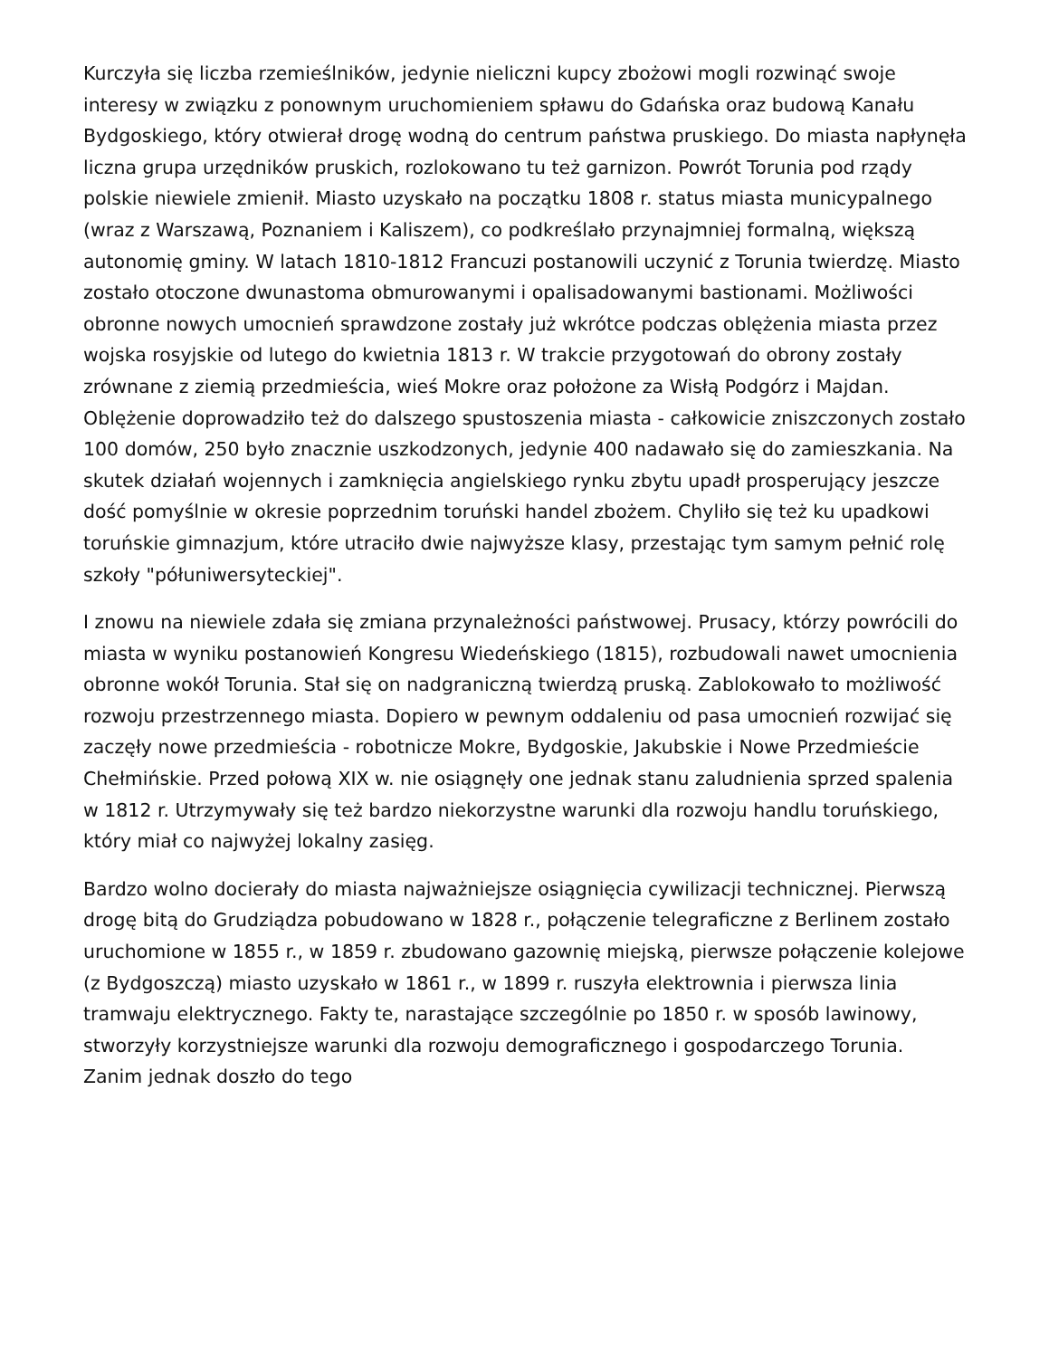Kurczyła się liczba rzemieślników, jedynie nieliczni kupcy zbożowi mogli rozwinąć swoje interesy w związku z ponownym uruchomieniem spławu do Gdańska oraz budową Kanału Bydgoskiego, który otwierał drogę wodną do centrum państwa pruskiego. Do miasta napłynęła liczna grupa urzędników pruskich, rozlokowano tu też garnizon. Powrót Torunia pod rządy polskie niewiele zmienił. Miasto uzyskało na początku 1808 r. status miasta municypalnego (wraz z Warszawą, Poznaniem i Kaliszem), co podkreślało przynajmniej formalną, większą autonomię gminy. W latach 1810-1812 Francuzi postanowili uczynić z Torunia twierdzę. Miasto zostało otoczone dwunastoma obmurowanymi i opalisadowanymi bastionami. Możliwości obronne nowych umocnień sprawdzone zostały już wkrótce podczas oblężenia miasta przez wojska rosyjskie od lutego do kwietnia 1813 r. W trakcie przygotowań do obrony zostały zrównane z ziemią przedmieścia, wieś Mokre oraz położone za Wisłą Podgórz i Majdan. Oblężenie doprowadziło też do dalszego spustoszenia miasta - całkowicie zniszczonych zostało 100 domów, 250 było znacznie uszkodzonych, jedynie 400 nadawało się do zamieszkania. Na skutek działań wojennych i zamknięcia angielskiego rynku zbytu upadł prosperujący jeszcze dość pomyślnie w okresie poprzednim toruński handel zbożem. Chyliło się też ku upadkowi toruńskie gimnazjum, które utraciło dwie najwyższe klasy, przestając tym samym pełnić rolę szkoły "półuniwersyteckiej".
I znowu na niewiele zdała się zmiana przynależności państwowej. Prusacy, którzy powrócili do miasta w wyniku postanowień Kongresu Wiedeńskiego (1815), rozbudowali nawet umocnienia obronne wokół Torunia. Stał się on nadgraniczną twierdzą pruską. Zablokowało to możliwość rozwoju przestrzennego miasta. Dopiero w pewnym oddaleniu od pasa umocnień rozwijać się zaczęły nowe przedmieścia - robotnicze Mokre, Bydgoskie, Jakubskie i Nowe Przedmieście Chełmińskie. Przed połową XIX w. nie osiągnęły one jednak stanu zaludnienia sprzed spalenia w 1812 r. Utrzymywały się też bardzo niekorzystne warunki dla rozwoju handlu toruńskiego, który miał co najwyżej lokalny zasięg.
Bardzo wolno docierały do miasta najważniejsze osiągnięcia cywilizacji technicznej. Pierwszą drogę bitą do Grudziądza pobudowano w 1828 r., połączenie telegraficzne z Berlinem zostało uruchomione w 1855 r., w 1859 r. zbudowano gazownię miejską, pierwsze połączenie kolejowe (z Bydgoszczą) miasto uzyskało w 1861 r., w 1899 r. ruszyła elektrownia i pierwsza linia tramwaju elektrycznego. Fakty te, narastające szczególnie po 1850 r. w sposób lawinowy, stworzyły korzystniejsze warunki dla rozwoju demograficznego i gospodarczego Torunia. Zanim jednak doszło do tego